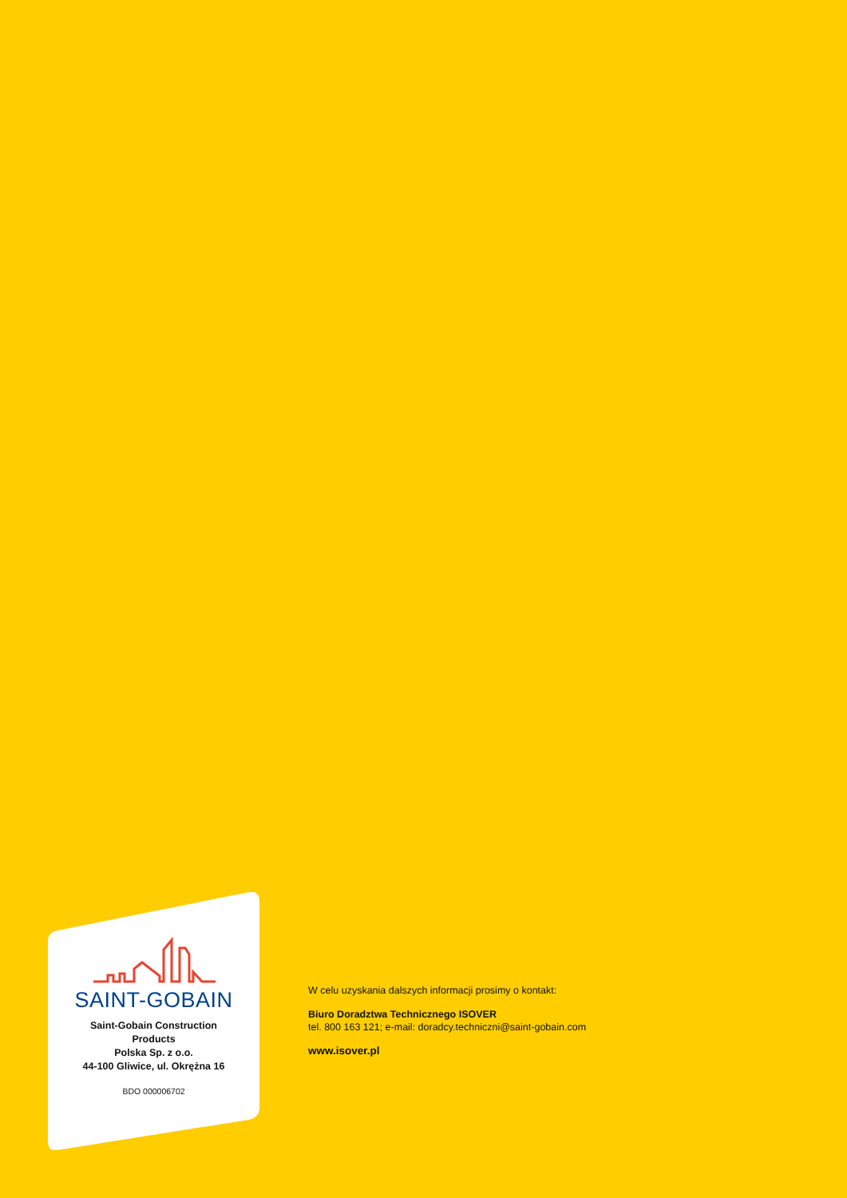SAINT-GOBAIN
Saint-Gobain Construction
Products
Polska Sp. z o.o.
44-100 Gliwice, ul. Okrężna 16
BDO 000006702
W celu uzyskania dalszych informacji prosimy o kontakt:
Biuro Doradztwa Technicznego ISOVER
tel. 800 163 121; e-mail: doradcy.techniczni@saint-gobain.com
www.isover.pl